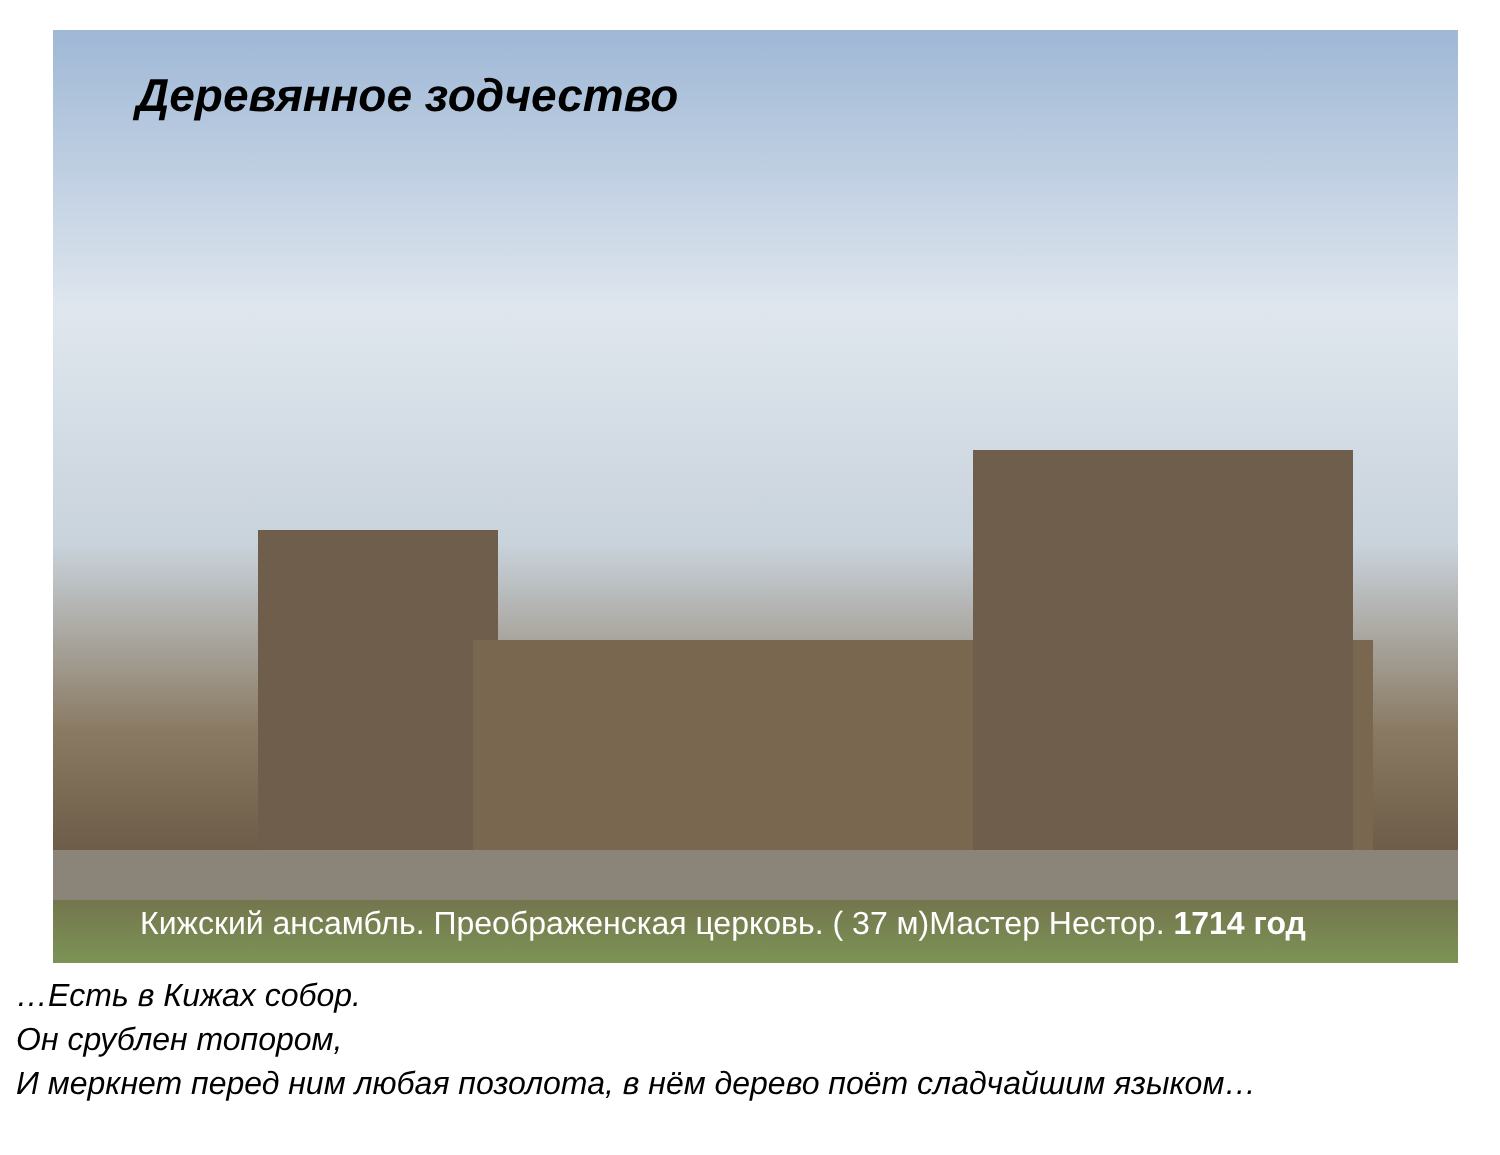Деревянное зодчество
Кижский ансамбль. Преображенская церковь. ( 37 м)Мастер Нестор. 1714 год
…Есть в Кижах собор.
Он срублен топором,
И меркнет перед ним любая позолота, в нём дерево поёт сладчайшим языком…